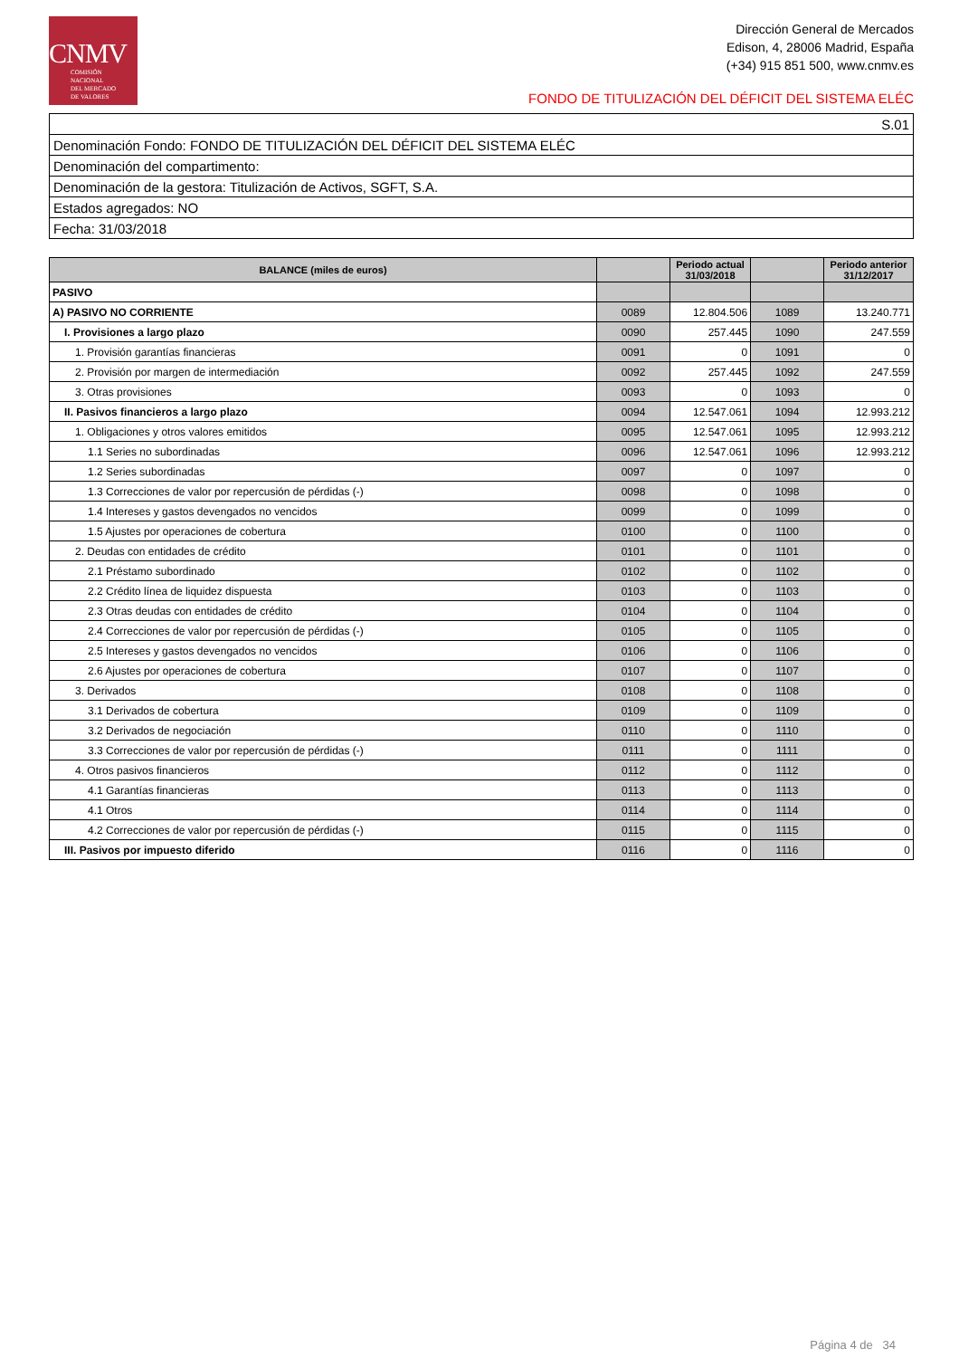CNMV
COMISIÓN
NACIONAL
DEL MERCADO
DE VALORES
Dirección General de Mercados
Edison, 4, 28006 Madrid, España
(+34) 915 851 500, www.cnmv.es
FONDO DE TITULIZACIÓN DEL DÉFICIT DEL SISTEMA ELÉC
| S.01 |
| Denominación Fondo: FONDO DE TITULIZACIÓN DEL DÉFICIT DEL SISTEMA ELÉC |
| Denominación del compartimento: |
| Denominación de la gestora: Titulización de Activos, SGFT, S.A. |
| Estados agregados: NO |
| Fecha: 31/03/2018 |
| BALANCE (miles de euros) | | Periodo actual 31/03/2018 | | Periodo anterior 31/12/2017 |
| --- | --- | --- | --- | --- |
| PASIVO | | | | |
| A) PASIVO NO CORRIENTE | 0089 | 12.804.506 | 1089 | 13.240.771 |
| I. Provisiones a largo plazo | 0090 | 257.445 | 1090 | 247.559 |
| 1. Provisión garantías financieras | 0091 | 0 | 1091 | 0 |
| 2. Provisión por margen de intermediación | 0092 | 257.445 | 1092 | 247.559 |
| 3. Otras provisiones | 0093 | 0 | 1093 | 0 |
| II. Pasivos financieros a largo plazo | 0094 | 12.547.061 | 1094 | 12.993.212 |
| 1. Obligaciones y otros valores emitidos | 0095 | 12.547.061 | 1095 | 12.993.212 |
| 1.1 Series no subordinadas | 0096 | 12.547.061 | 1096 | 12.993.212 |
| 1.2 Series subordinadas | 0097 | 0 | 1097 | 0 |
| 1.3 Correcciones de valor por repercusión de pérdidas (-) | 0098 | 0 | 1098 | 0 |
| 1.4 Intereses y gastos devengados no vencidos | 0099 | 0 | 1099 | 0 |
| 1.5 Ajustes por operaciones de cobertura | 0100 | 0 | 1100 | 0 |
| 2. Deudas con entidades de crédito | 0101 | 0 | 1101 | 0 |
| 2.1 Préstamo subordinado | 0102 | 0 | 1102 | 0 |
| 2.2 Crédito línea de liquidez dispuesta | 0103 | 0 | 1103 | 0 |
| 2.3 Otras deudas con entidades de crédito | 0104 | 0 | 1104 | 0 |
| 2.4 Correcciones de valor por repercusión de pérdidas (-) | 0105 | 0 | 1105 | 0 |
| 2.5 Intereses y gastos devengados no vencidos | 0106 | 0 | 1106 | 0 |
| 2.6 Ajustes por operaciones de cobertura | 0107 | 0 | 1107 | 0 |
| 3. Derivados | 0108 | 0 | 1108 | 0 |
| 3.1 Derivados de cobertura | 0109 | 0 | 1109 | 0 |
| 3.2 Derivados de negociación | 0110 | 0 | 1110 | 0 |
| 3.3 Correcciones de valor por repercusión de pérdidas (-) | 0111 | 0 | 1111 | 0 |
| 4. Otros pasivos financieros | 0112 | 0 | 1112 | 0 |
| 4.1 Garantías financieras | 0113 | 0 | 1113 | 0 |
| 4.1 Otros | 0114 | 0 | 1114 | 0 |
| 4.2 Correcciones de valor por repercusión de pérdidas (-) | 0115 | 0 | 1115 | 0 |
| III. Pasivos por impuesto diferido | 0116 | 0 | 1116 | 0 |
Página 4 de 34